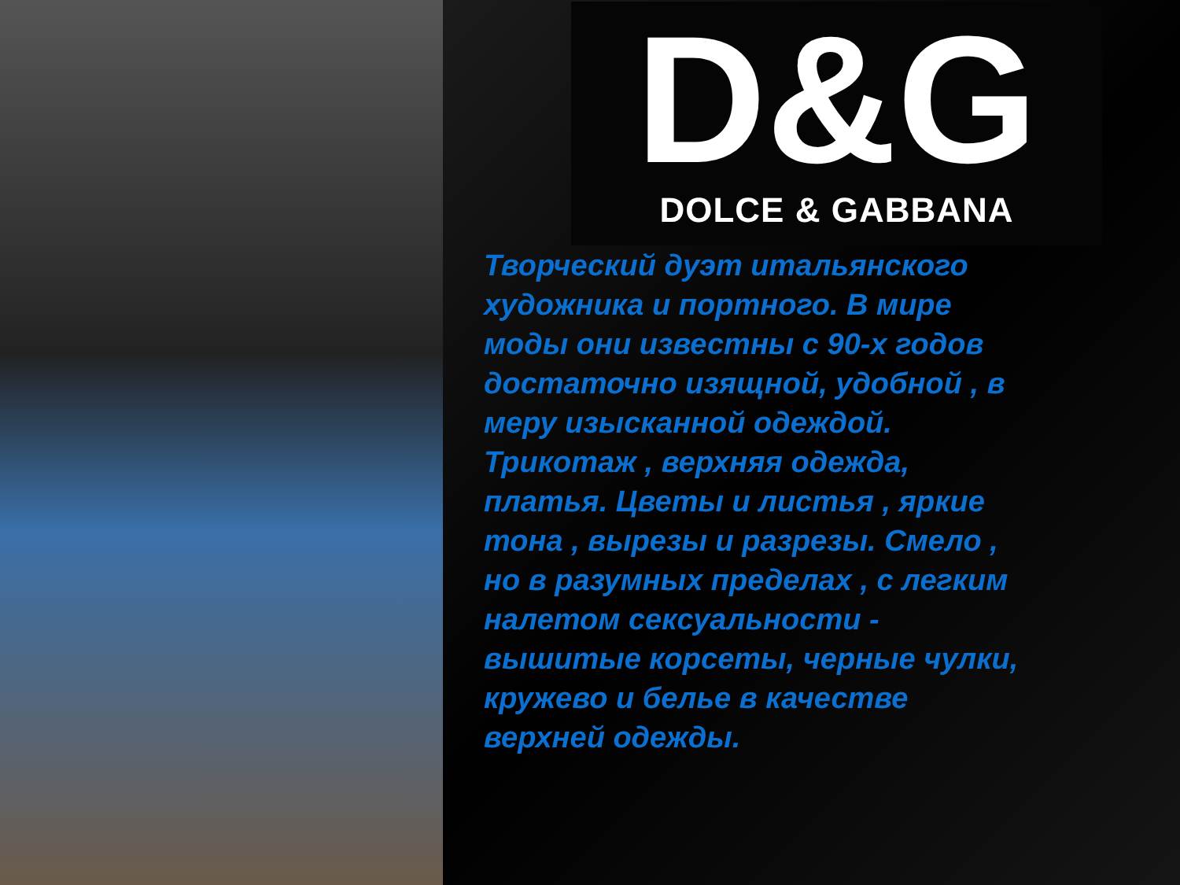D&G
DOLCE & GABBANA
Творческий дуэт итальянского художника и портного. В мире моды они известны с 90-х годов достаточно изящной, удобной , в меру изысканной одеждой. Трикотаж , верхняя одежда, платья. Цветы и листья , яркие тона , вырезы и разрезы. Смело , но в разумных пределах , с легким налетом сексуальности - вышитые корсеты, черные чулки, кружево и белье в качестве верхней одежды.